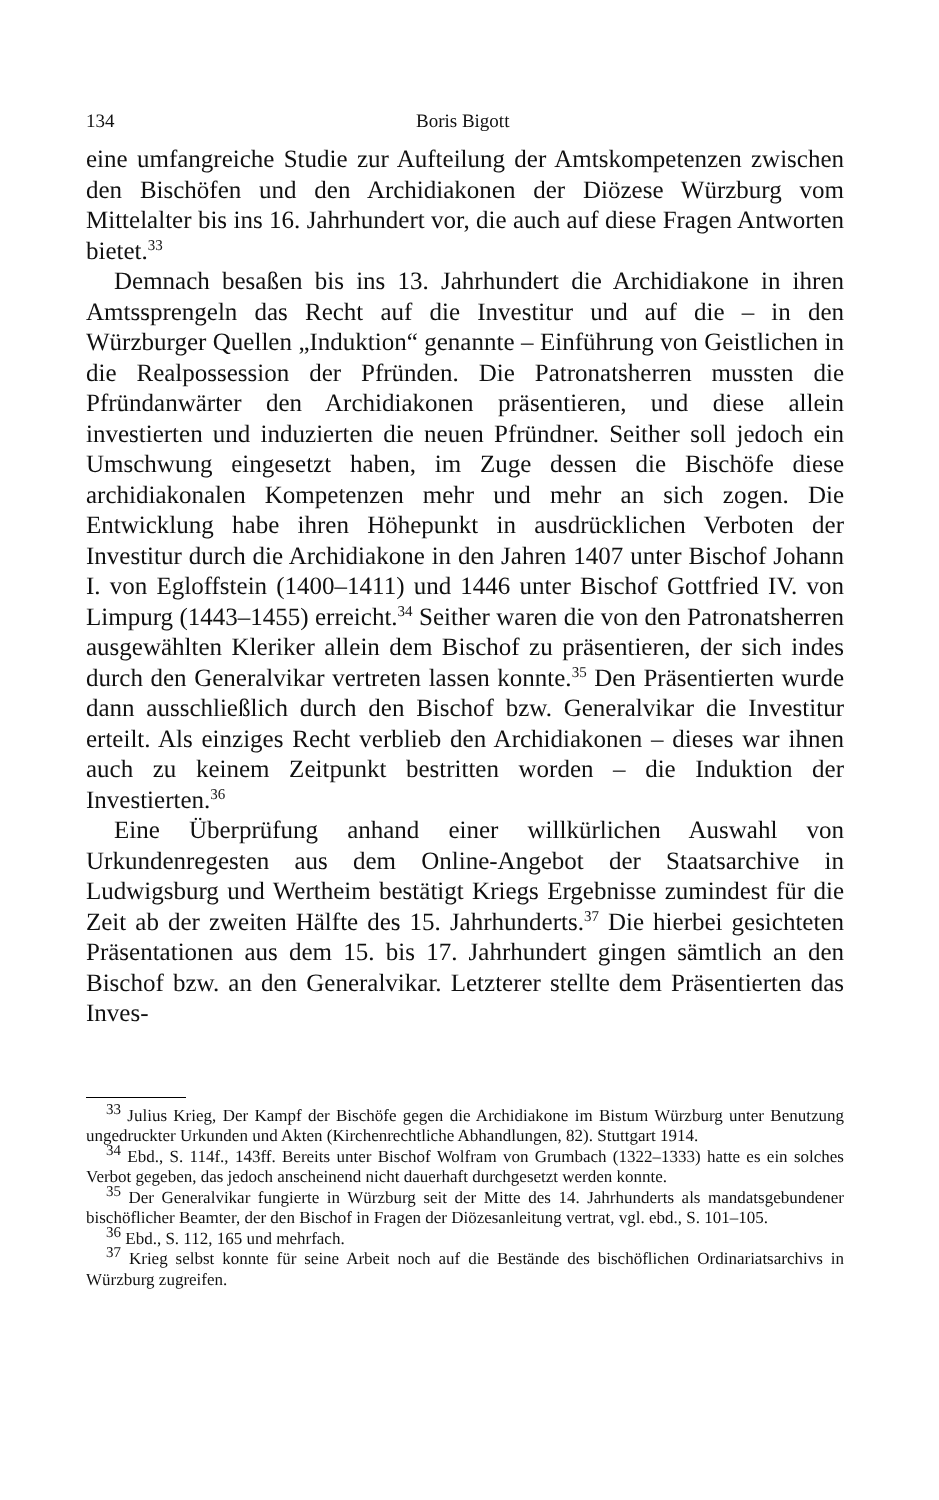134 Boris Bigott
eine umfangreiche Studie zur Aufteilung der Amtskompetenzen zwischen den Bischöfen und den Archidiakonen der Diözese Würzburg vom Mittelalter bis ins 16. Jahrhundert vor, die auch auf diese Fragen Antworten bietet.<sup>33</sup>
Demnach besaßen bis ins 13. Jahrhundert die Archidiakone in ihren Amtssprengeln das Recht auf die Investitur und auf die – in den Würzburger Quellen „Induktion“ genannte – Einführung von Geistlichen in die Realpossession der Pfründen. Die Patronatsherren mussten die Pfründanwärter den Archidiakonen präsentieren, und diese allein investierten und induzierten die neuen Pfründner. Seither soll jedoch ein Umschwung eingesetzt haben, im Zuge dessen die Bischöfe diese archidiakonalen Kompetenzen mehr und mehr an sich zogen. Die Entwicklung habe ihren Höhepunkt in ausdrücklichen Verboten der Investitur durch die Archidiakone in den Jahren 1407 unter Bischof Johann I. von Egloffstein (1400–1411) und 1446 unter Bischof Gottfried IV. von Limpurg (1443–1455) erreicht.<sup>34</sup> Seither waren die von den Patronatsherren ausgewählten Kleriker allein dem Bischof zu präsentieren, der sich indes durch den Generalvikar vertreten lassen konnte.<sup>35</sup> Den Präsentierten wurde dann ausschließlich durch den Bischof bzw. Generalvikar die Investitur erteilt. Als einziges Recht verblieb den Archidiakonen – dieses war ihnen auch zu keinem Zeitpunkt bestritten worden – die Induktion der Investierten.<sup>36</sup>
Eine Überprüfung anhand einer willkürlichen Auswahl von Urkundenregesten aus dem Online-Angebot der Staatsarchive in Ludwigsburg und Wertheim bestätigt Kriegs Ergebnisse zumindest für die Zeit ab der zweiten Hälfte des 15. Jahrhunderts.<sup>37</sup> Die hierbei gesichteten Präsentationen aus dem 15. bis 17. Jahrhundert gingen sämtlich an den Bischof bzw. an den Generalvikar. Letzterer stellte dem Präsentierten das Inves-
<sup>33</sup> Julius Krieg, Der Kampf der Bischöfe gegen die Archidiakone im Bistum Würzburg unter Benutzung ungedruckter Urkunden und Akten (Kirchenrechtliche Abhandlungen, 82). Stuttgart 1914.
<sup>34</sup> Ebd., S. 114f., 143ff. Bereits unter Bischof Wolfram von Grumbach (1322–1333) hatte es ein solches Verbot gegeben, das jedoch anscheinend nicht dauerhaft durchgesetzt werden konnte.
<sup>35</sup> Der Generalvikar fungierte in Würzburg seit der Mitte des 14. Jahrhunderts als mandatsgebundener bischöflicher Beamter, der den Bischof in Fragen der Diözesanleitung vertrat, vgl. ebd., S. 101–105.
<sup>36</sup> Ebd., S. 112, 165 und mehrfach.
<sup>37</sup> Krieg selbst konnte für seine Arbeit noch auf die Bestände des bischöflichen Ordinariatsarchivs in Würzburg zugreifen.